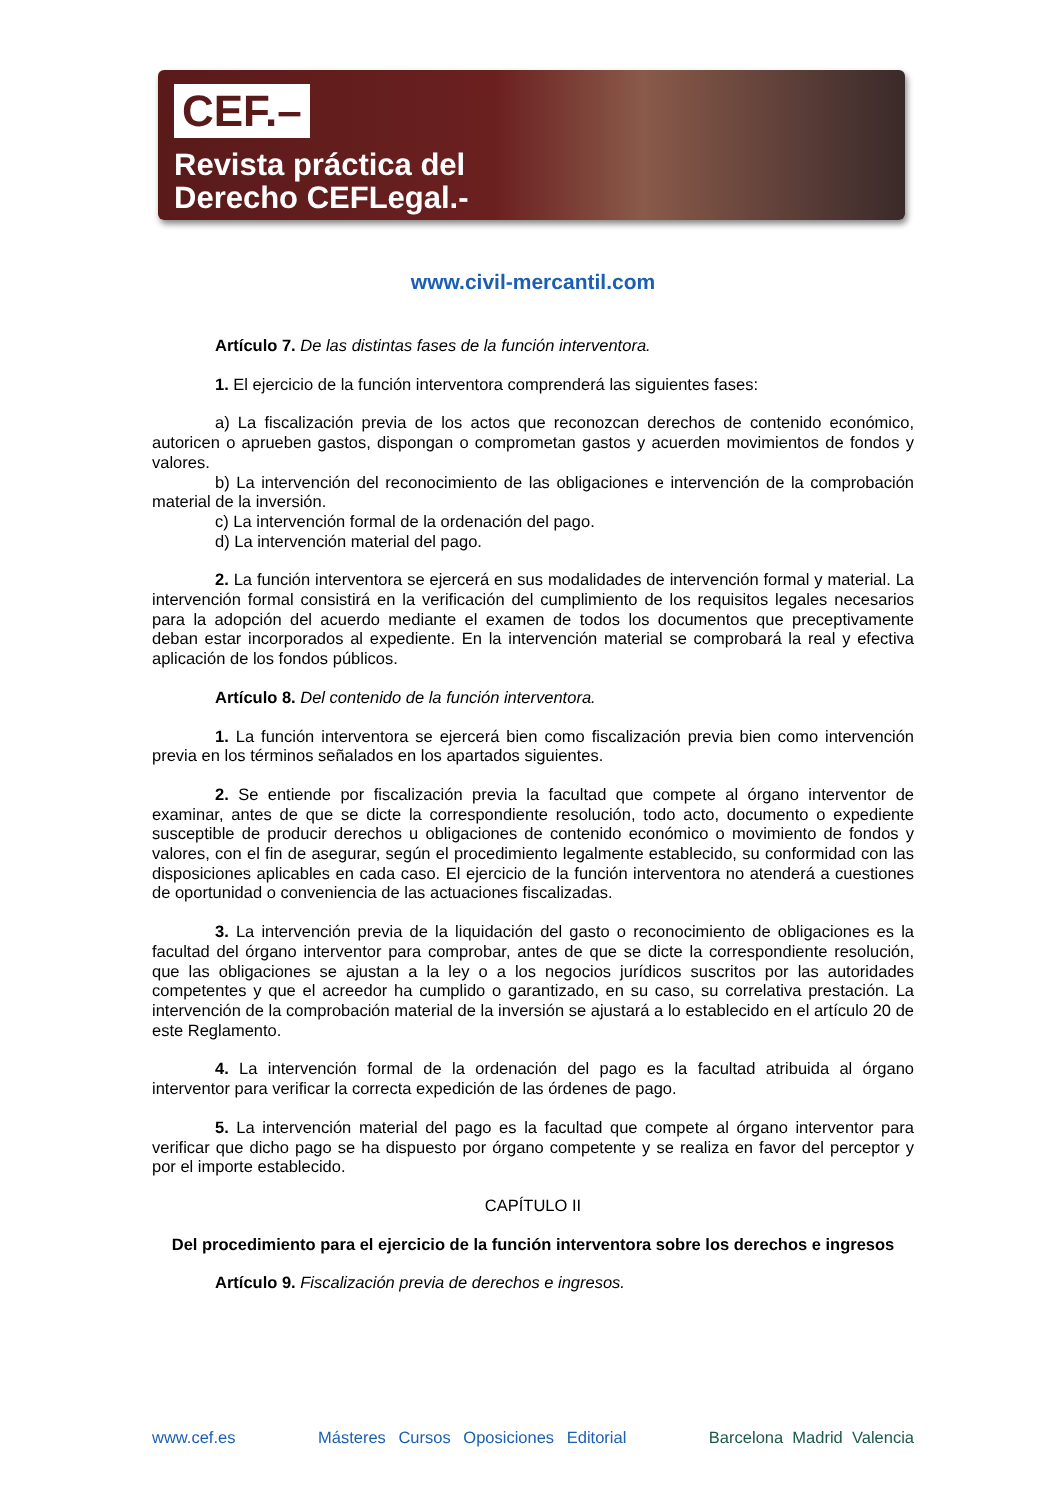CEF.–
Revista práctica del
Derecho CEFLegal.-
www.civil-mercantil.com
Artículo 7. De las distintas fases de la función interventora.
1. El ejercicio de la función interventora comprenderá las siguientes fases:
a) La fiscalización previa de los actos que reconozcan derechos de contenido económico, autoricen o aprueben gastos, dispongan o comprometan gastos y acuerden movimientos de fondos y valores.
b) La intervención del reconocimiento de las obligaciones e intervención de la comprobación material de la inversión.
c) La intervención formal de la ordenación del pago.
d) La intervención material del pago.
2. La función interventora se ejercerá en sus modalidades de intervención formal y material. La intervención formal consistirá en la verificación del cumplimiento de los requisitos legales necesarios para la adopción del acuerdo mediante el examen de todos los documentos que preceptivamente deban estar incorporados al expediente. En la intervención material se comprobará la real y efectiva aplicación de los fondos públicos.
Artículo 8. Del contenido de la función interventora.
1. La función interventora se ejercerá bien como fiscalización previa bien como intervención previa en los términos señalados en los apartados siguientes.
2. Se entiende por fiscalización previa la facultad que compete al órgano interventor de examinar, antes de que se dicte la correspondiente resolución, todo acto, documento o expediente susceptible de producir derechos u obligaciones de contenido económico o movimiento de fondos y valores, con el fin de asegurar, según el procedimiento legalmente establecido, su conformidad con las disposiciones aplicables en cada caso. El ejercicio de la función interventora no atenderá a cuestiones de oportunidad o conveniencia de las actuaciones fiscalizadas.
3. La intervención previa de la liquidación del gasto o reconocimiento de obligaciones es la facultad del órgano interventor para comprobar, antes de que se dicte la correspondiente resolución, que las obligaciones se ajustan a la ley o a los negocios jurídicos suscritos por las autoridades competentes y que el acreedor ha cumplido o garantizado, en su caso, su correlativa prestación. La intervención de la comprobación material de la inversión se ajustará a lo establecido en el artículo 20 de este Reglamento.
4. La intervención formal de la ordenación del pago es la facultad atribuida al órgano interventor para verificar la correcta expedición de las órdenes de pago.
5. La intervención material del pago es la facultad que compete al órgano interventor para verificar que dicho pago se ha dispuesto por órgano competente y se realiza en favor del perceptor y por el importe establecido.
CAPÍTULO II
Del procedimiento para el ejercicio de la función interventora sobre los derechos e ingresos
Artículo 9. Fiscalización previa de derechos e ingresos.
www.cef.es Másteres Cursos Oposiciones Editorial Barcelona Madrid Valencia